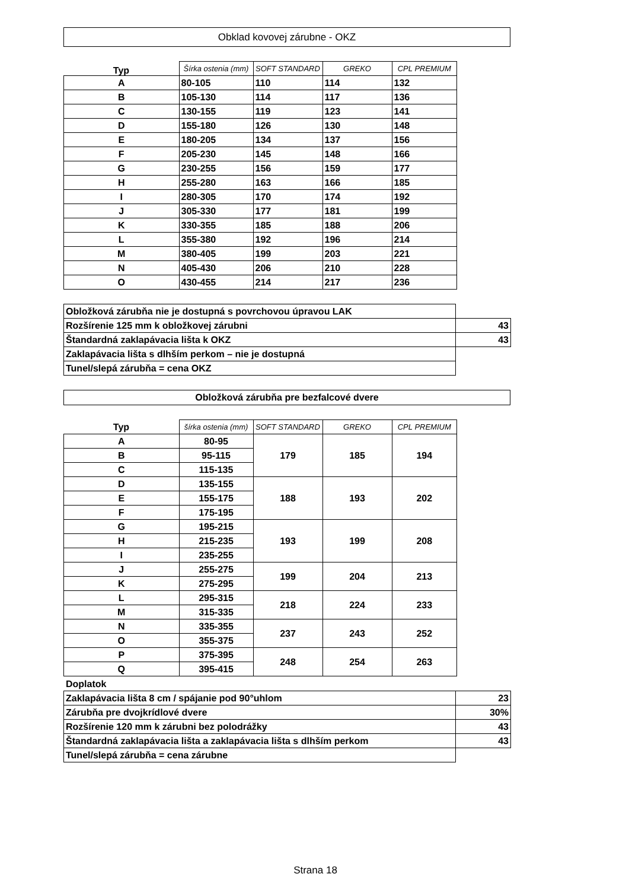Obklad kovovej zárubne - OKZ
| Typ | Šírka ostenia (mm) | SOFT STANDARD | GREKO | CPL PREMIUM |
| --- | --- | --- | --- | --- |
| A | 80-105 | 110 | 114 | 132 |
| B | 105-130 | 114 | 117 | 136 |
| C | 130-155 | 119 | 123 | 141 |
| D | 155-180 | 126 | 130 | 148 |
| E | 180-205 | 134 | 137 | 156 |
| F | 205-230 | 145 | 148 | 166 |
| G | 230-255 | 156 | 159 | 177 |
| H | 255-280 | 163 | 166 | 185 |
| I | 280-305 | 170 | 174 | 192 |
| J | 305-330 | 177 | 181 | 199 |
| K | 330-355 | 185 | 188 | 206 |
| L | 355-380 | 192 | 196 | 214 |
| M | 380-405 | 199 | 203 | 221 |
| N | 405-430 | 206 | 210 | 228 |
| O | 430-455 | 214 | 217 | 236 |
| Obložková zárubňa nie je dostupná s povrchovou úpravou LAK | |
| Rozšírenie 125 mm k obložkovej zárubni | 43 |
| Štandardná zaklapávacia lišta k OKZ | 43 |
| Zaklapávacia lišta s dlhším perkom – nie je dostupná | |
| Tunel/slepá zárubňa = cena OKZ | |
Obložková zárubňa pre bezfalcové dvere
| Typ | šírka ostenia (mm) | SOFT STANDARD | GREKO | CPL PREMIUM |
| --- | --- | --- | --- | --- |
| A | 80-95 | 179 | 185 | 194 |
| B | 95-115 | | | |
| C | 115-135 | | | |
| D | 135-155 | 188 | 193 | 202 |
| E | 155-175 | | | |
| F | 175-195 | | | |
| G | 195-215 | 193 | 199 | 208 |
| H | 215-235 | | | |
| I | 235-255 | | | |
| J | 255-275 | 199 | 204 | 213 |
| K | 275-295 | | | |
| L | 295-315 | 218 | 224 | 233 |
| M | 315-335 | | | |
| N | 335-355 | 237 | 243 | 252 |
| O | 355-375 | | | |
| P | 375-395 | 248 | 254 | 263 |
| Q | 395-415 | | | |
Doplatok
| Zaklapávacia lišta 8 cm / spájanie pod 90°uhlom | 23 |
| Zárubňa pre dvojkrídlové dvere | 30% |
| Rozšírenie 120 mm k zárubni bez polodrážky | 43 |
| Štandardná zaklapávacia lišta a zaklapávacia lišta s dlhším perkom | 43 |
| Tunel/slepá zárubňa = cena zárubne | |
Strana 18